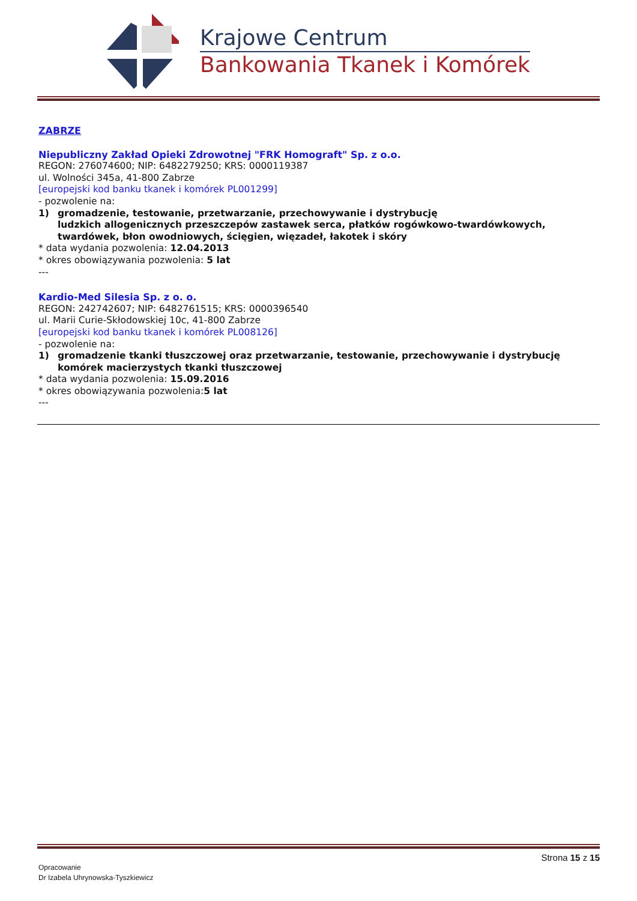Krajowe Centrum
Bankowania Tkanek i Komórek
ZABRZE
Niepubliczny Zakład Opieki Zdrowotnej "FRK Homograft" Sp. z o.o.
REGON: 276074600; NIP: 6482279250; KRS: 0000119387
ul. Wolności 345a, 41-800 Zabrze
[europejski kod banku tkanek i komórek PL001299]
- pozwolenie na:
1) gromadzenie, testowanie, przetwarzanie, przechowywanie i dystrybucję
ludzkich allogenicznych przeszczepów zastawek serca, płatków rogówkowo-twardówkowych, twardówek, błon owodniowych, ścięgien, więzadeł, łakotek i skóry
* data wydania pozwolenia: 12.04.2013
* okres obowiązywania pozwolenia: 5 lat
---
Kardio-Med Silesia Sp. z o. o.
REGON: 242742607; NIP: 6482761515; KRS: 0000396540
ul. Marii Curie-Skłodowskiej 10c, 41-800 Zabrze
[europejski kod banku tkanek i komórek PL008126]
- pozwolenie na:
1) gromadzenie tkanki tłuszczowej oraz przetwarzanie, testowanie, przechowywanie i dystrybucję komórek macierzystych tkanki tłuszczowej
* data wydania pozwolenia: 15.09.2016
* okres obowiązywania pozwolenia:5 lat
---
Strona 15 z 15
Opracowanie
Dr Izabela Uhrynowska-Tyszkiewicz